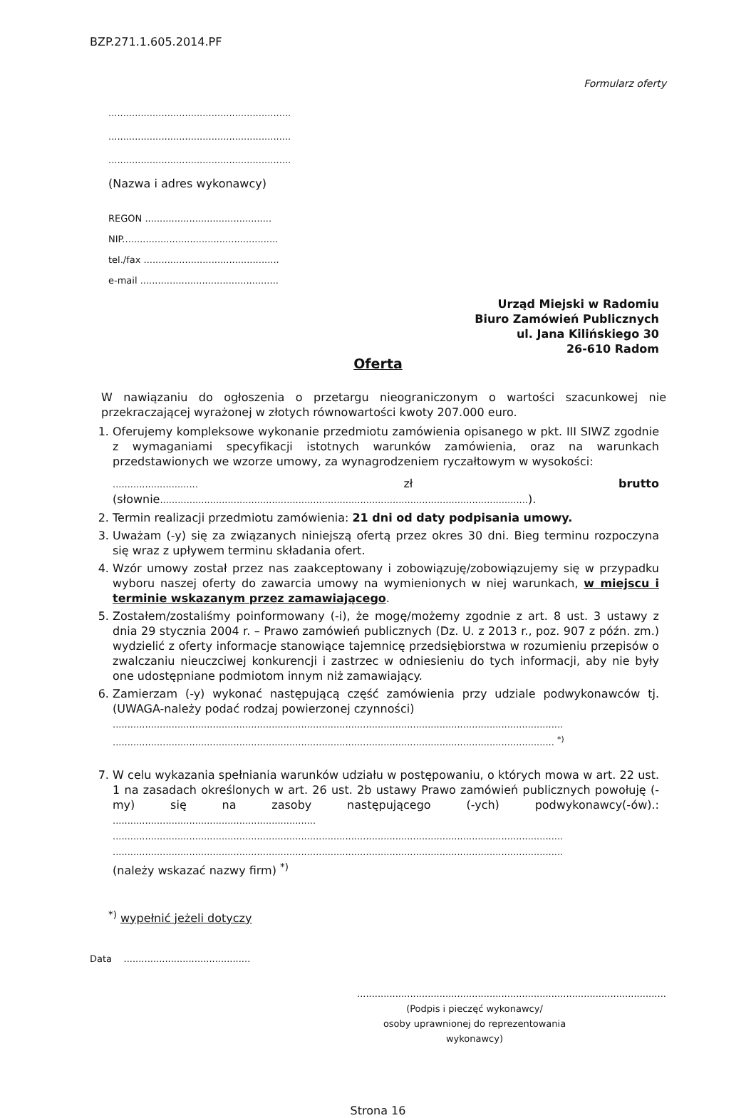BZP.271.1.605.2014.PF
Formularz oferty
..............................................................
..............................................................
..............................................................
(Nazwa i adres wykonawcy)
REGON ...........................................
NIP.....................................................
tel./fax ..............................................
e-mail ...............................................
Urząd Miejski w Radomiu
Biuro Zamówień Publicznych
ul. Jana Kilińskiego 30
26-610 Radom
Oferta
W nawiązaniu do ogłoszenia o przetargu nieograniczonym o wartości szacunkowej nie przekraczającej wyrażonej w złotych równowartości kwoty 207.000 euro.
1. Oferujemy kompleksowe wykonanie przedmiotu zamówienia opisanego w pkt. III SIWZ zgodnie z wymaganiami specyfikacji istotnych warunków zamówienia, oraz na warunkach przedstawionych we wzorze umowy, za wynagrodzeniem ryczałtowym w wysokości:
............................. zł brutto (słownie.............................................................................................................................).
2. Termin realizacji przedmiotu zamówienia: 21 dni od daty podpisania umowy.
3. Uważam (-y) się za związanych niniejszą ofertą przez okres 30 dni. Bieg terminu rozpoczyna się wraz z upływem terminu składania ofert.
4. Wzór umowy został przez nas zaakceptowany i zobowiązuję/zobowiązujemy się w przypadku wyboru naszej oferty do zawarcia umowy na wymienionych w niej warunkach, w miejscu i terminie wskazanym przez zamawiającego.
5. Zostałem/zostaliśmy poinformowany (-i), że mogę/możemy zgodnie z art. 8 ust. 3 ustawy z dnia 29 stycznia 2004 r. – Prawo zamówień publicznych (Dz. U. z 2013 r., poz. 907 z późn. zm.) wydzielić z oferty informacje stanowiące tajemnicę przedsiębiorstwa w rozumieniu przepisów o zwalczaniu nieuczciwej konkurencji i zastrzec w odniesieniu do tych informacji, aby nie były one udostępniane podmiotom innym niż zamawiający.
6. Zamierzam (-y) wykonać następującą część zamówienia przy udziale podwykonawców tj. (UWAGA-należy podać rodzaj powierzonej czynności)
.........................................................................................................................................................
...................................................................................................................................................... <sup>*)</sup>
7. W celu wykazania spełniania warunków udziału w postępowaniu, o których mowa w art. 22 ust. 1 na zasadach określonych w art. 26 ust. 2b ustawy Prawo zamówień publicznych powołuję (-my) się na zasoby następującego (-ych) podwykonawcy(-ów).: .....................................................................
.........................................................................................................................................................
.........................................................................................................................................................
(należy wskazać nazwy firm) <sup>*)</sup>
<sup>*)</sup> wypełnić jeżeli dotyczy
Data ...........................................
.........................................................................................................
(Podpis i pieczęć wykonawcy/
osoby uprawnionej do reprezentowania wykonawcy)
Strona 16